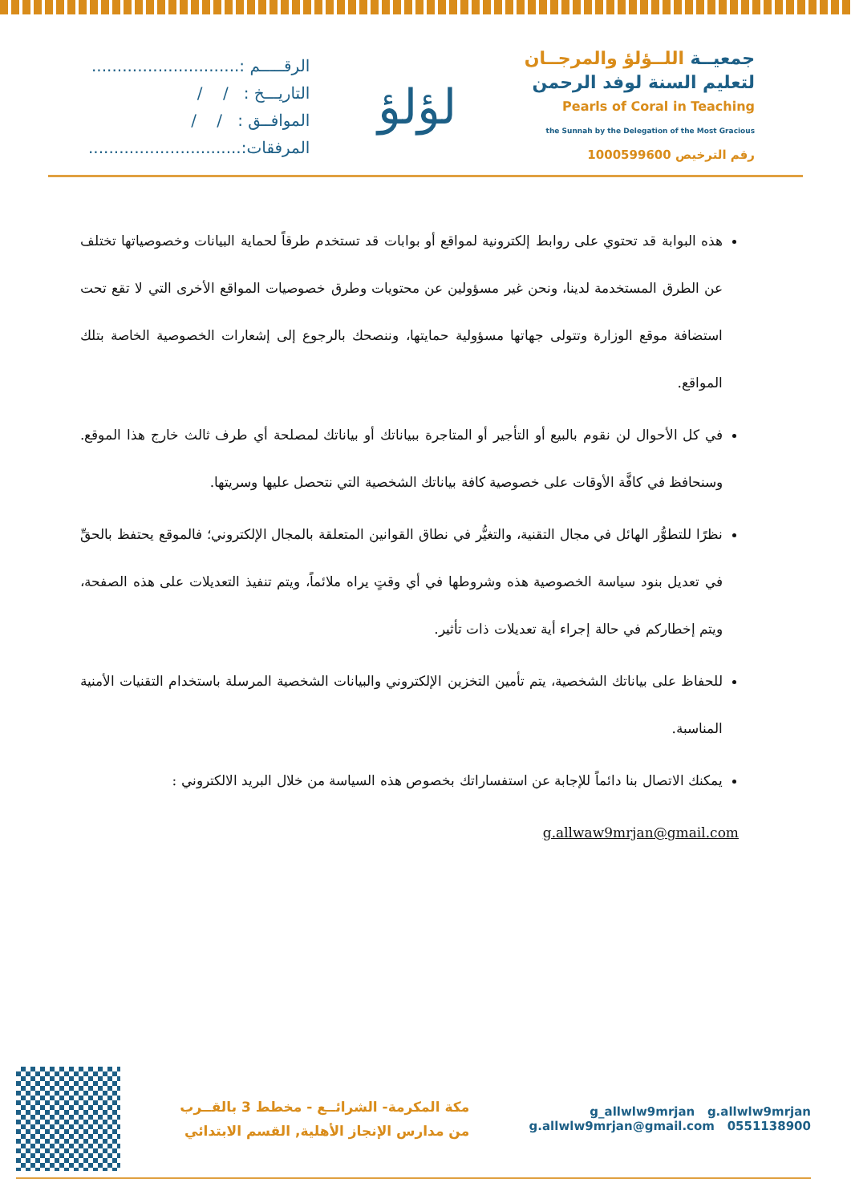جمعيــة اللــؤلؤ والمرجــان
لتعليم السنة لوفد الرحمن
Pearls of Coral in Teaching
the Sunnah by the Delegation of the Most Gracious
رقم الترخيص 1000599600
لؤلؤ
الرقـــــم :.............................
التاريـــخ : / /
الموافــق : / /
المرفقات:..............................
هذه البوابة قد تحتوي على روابط إلكترونية لمواقع أو بوابات قد تستخدم طرقاً لحماية البيانات وخصوصياتها تختلف عن الطرق المستخدمة لدينا، ونحن غير مسؤولين عن محتويات وطرق خصوصيات المواقع الأخرى التي لا تقع تحت استضافة موقع الوزارة وتتولى جهاتها مسؤولية حمايتها، وننصحك بالرجوع إلى إشعارات الخصوصية الخاصة بتلك المواقع.
في كل الأحوال لن نقوم بالبيع أو التأجير أو المتاجرة ببياناتك أو بياناتك لمصلحة أي طرف ثالث خارج هذا الموقع. وسنحافظ في كافَّة الأوقات على خصوصية كافة بياناتك الشخصية التي نتحصل عليها وسريتها.
نظرًا للتطوُّر الهائل في مجال التقنية، والتغيُّر في نطاق القوانين المتعلقة بالمجال الإلكتروني؛ فالموقع يحتفظ بالحقِّ في تعديل بنود سياسة الخصوصية هذه وشروطها في أي وقتٍ يراه ملائماً، ويتم تنفيذ التعديلات على هذه الصفحة، ويتم إخطاركم في حالة إجراء أية تعديلات ذات تأثير.
للحفاظ على بياناتك الشخصية، يتم تأمين التخزين الإلكتروني والبيانات الشخصية المرسلة باستخدام التقنيات الأمنية المناسبة.
يمكنك الاتصال بنا دائماً للإجابة عن استفساراتك بخصوص هذه السياسة من خلال البريد الالكتروني :
g.allwaw9mrjan@gmail.com
g_allwlw9mrjan g.allwlw9mrjan
0551138900 g.allwlw9mrjan@gmail.com
مكة المكرمة- الشرائــع - مخطط 3 بالقــرب
من مدارس الإنجاز الأهلية, القسم الابتدائي